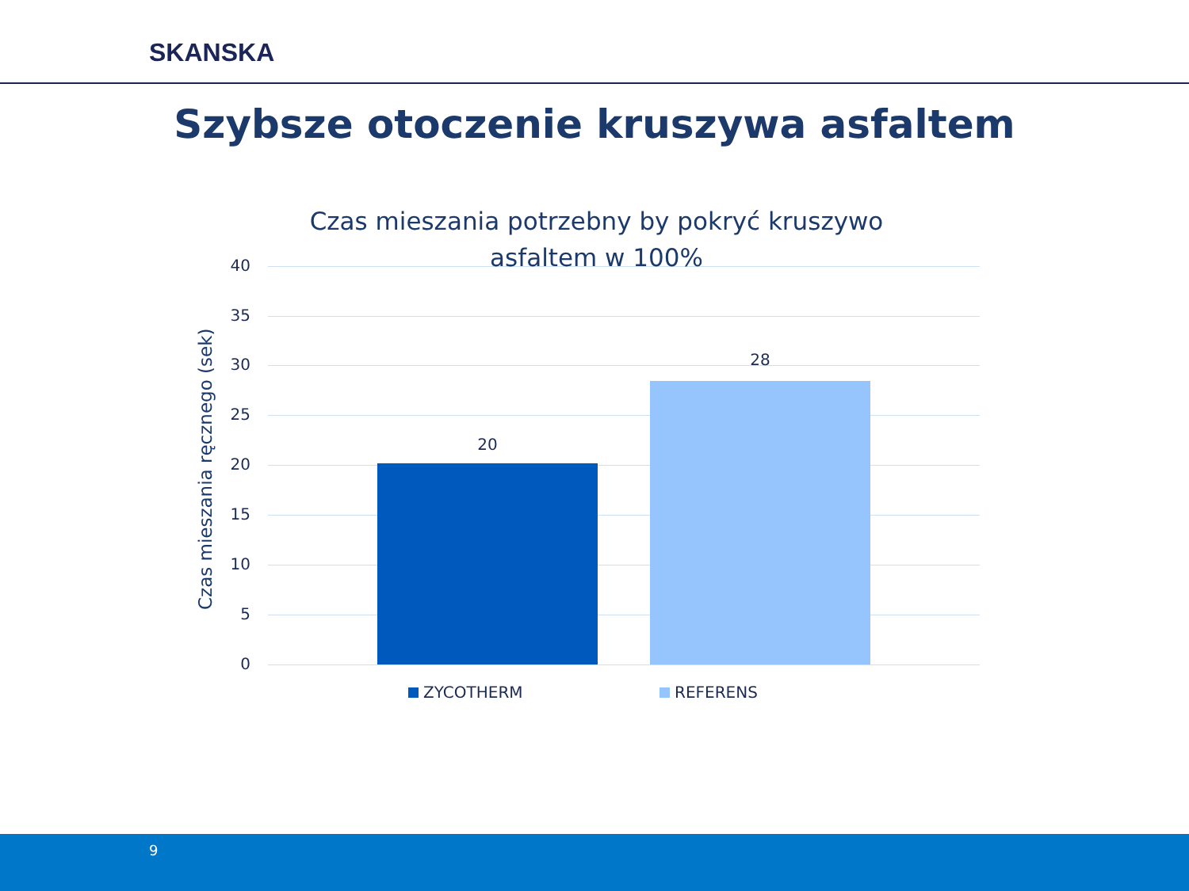SKANSKA
Szybsze otoczenie kruszywa asfaltem
Czas mieszania potrzebny by pokryć kruszywo asfaltem w 100%
40
35
30
25
20
15
10
5
0
Czas mieszania ręcznego (sek)
20
28
ZYCOTHERM REFERENS
9